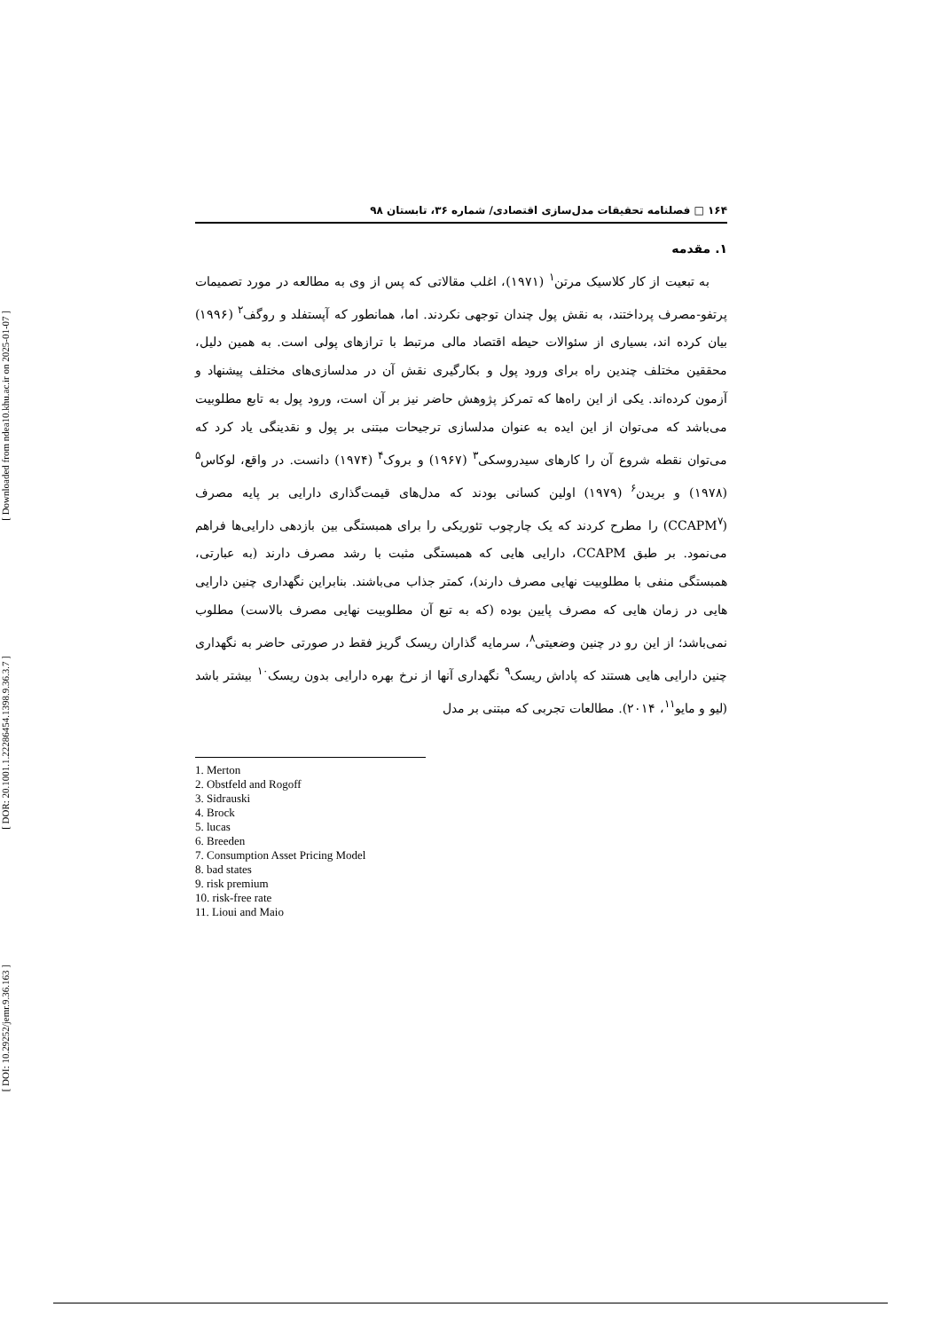[ Downloaded from ndea10.khu.ac.ir on 2025-01-07 ]
[ DOR: 20.1001.1.22286454.1398.9.36.3.7 ]
[ DOI: 10.29252/jemr.9.36.163 ]
۱۶۴ □ فصلنامه تحقیقات مدل‌سازی اقتصادی/ شماره ۳۶، تابستان ۹۸
۱. مقدمه
به تبعیت از کار کلاسیک مرتن<sup>۱</sup> (۱۹۷۱)، اغلب مقالاتی که پس از وی به مطالعه در مورد تصمیمات پرتفو-مصرف پرداختند، به نقش پول چندان توجهی نکردند. اما، همانطور که آپستفلد و روگف<sup>۲</sup> (۱۹۹۶) بیان کرده اند، بسیاری از سئوالات حیطه اقتصاد مالی مرتبط با ترازهای پولی است. به همین دلیل، محققین مختلف چندین راه برای ورود پول و بکارگیری نقش آن در مدلسازی‌های مختلف پیشنهاد و آزمون کرده‌اند. یکی از این راه‌ها که تمرکز پژوهش حاضر نیز بر آن است، ورود پول به تابع مطلوبیت می‌باشد که می‌توان از این ایده به عنوان مدلسازی ترجیحات مبتنی بر پول و نقدینگی یاد کرد که می‌توان نقطه شروع آن را کارهای سیدروسکی<sup>۳</sup> (۱۹۶۷) و بروک<sup>۴</sup> (۱۹۷۴) دانست. در واقع، لوکاس<sup>۵</sup> (۱۹۷۸) و بریدن<sup>۶</sup> (۱۹۷۹) اولین کسانی بودند که مدل‌های قیمت‌گذاری دارایی بر پایه مصرف (CCAPM<sup>۷</sup>) را مطرح کردند که یک چارچوب تئوریکی را برای همبستگی بین بازدهی دارایی‌ها فراهم می‌نمود. بر طبق CCAPM، دارایی هایی که همبستگی مثبت با رشد مصرف دارند (به عبارتی، همبستگی منفی با مطلوبیت نهایی مصرف دارند)، کمتر جذاب می‌باشند. بنابراین نگهداری چنین دارایی هایی در زمان هایی که مصرف پایین بوده (که به تبع آن مطلوبیت نهایی مصرف بالاست) مطلوب نمی‌باشد؛ از این رو در چنین وضعیتی<sup>۸</sup>، سرمایه گذاران ریسک گریز فقط در صورتی حاضر به نگهداری چنین دارایی هایی هستند که پاداش ریسک<sup>۹</sup> نگهداری آنها از نرخ بهره دارایی بدون ریسک<sup>۱۰</sup> بیشتر باشد (لیو و مایو<sup>۱۱</sup>، ۲۰۱۴). مطالعات تجربی که مبتنی بر مدل
1. Merton
2. Obstfeld and Rogoff
3. Sidrauski
4. Brock
5. lucas
6. Breeden
7. Consumption Asset Pricing Model
8. bad states
9. risk premium
10. risk-free rate
11. Lioui and Maio